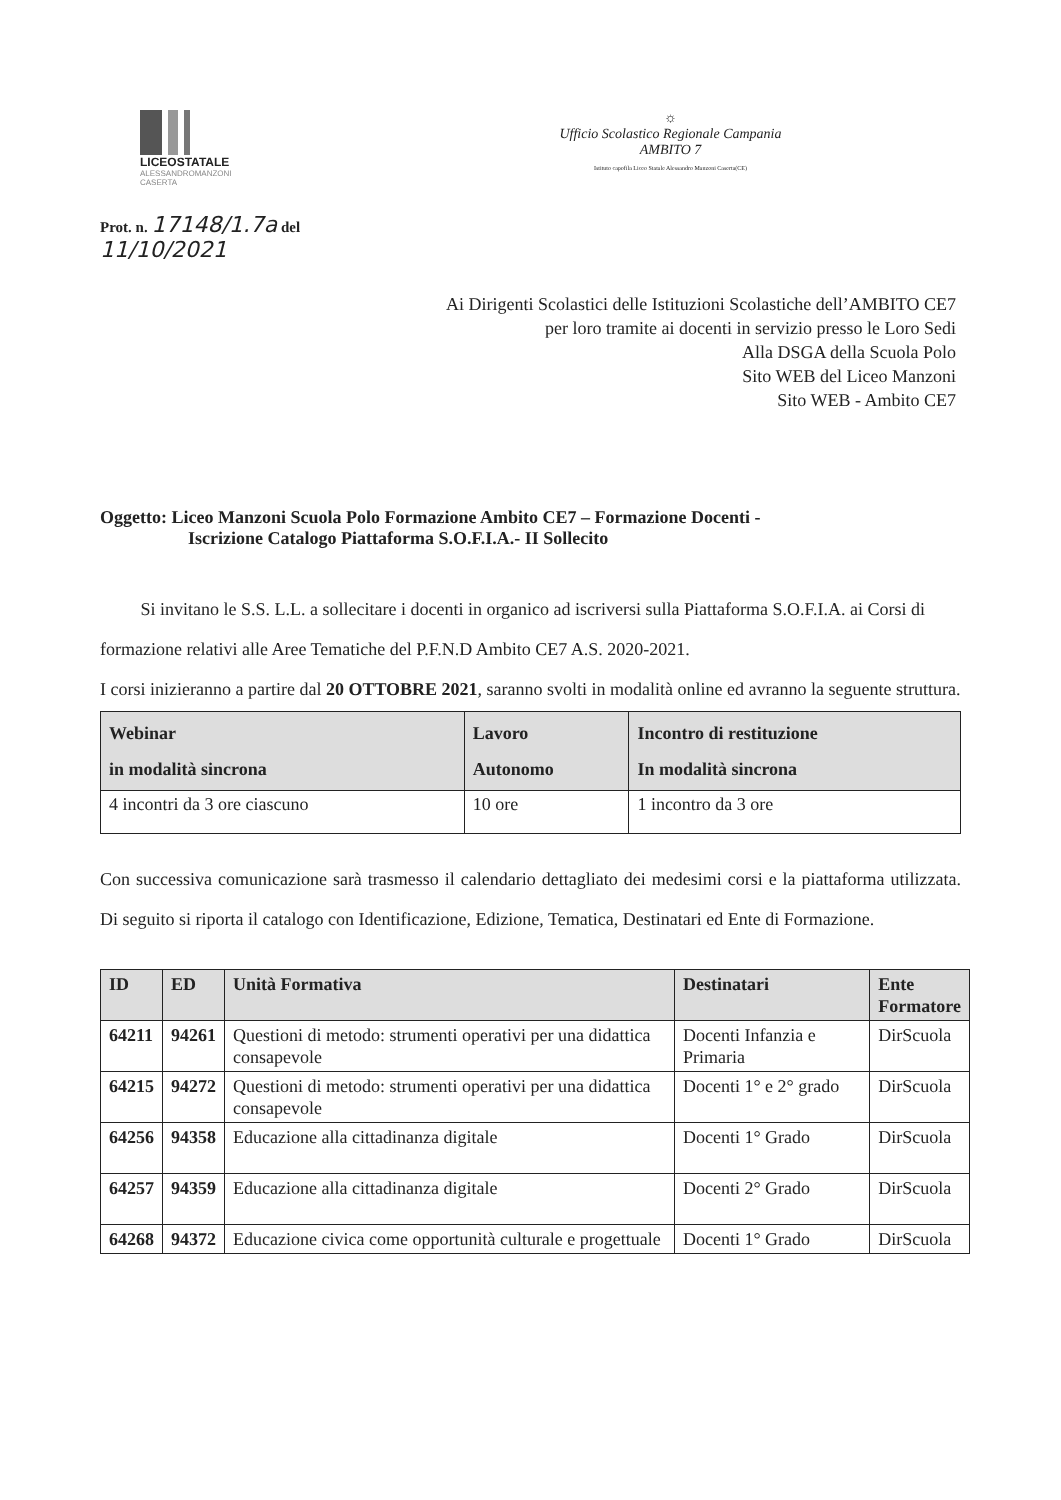LICEOSTATALE
ALESSANDROMANZONI
CASERTA
☼
Ufficio Scolastico Regionale Campania
AMBITO 7
Istituto capofila Liceo Statale Alessandro Manzoni Caserta(CE)
Prot. n. 17148/1.7a del
11/10/2021
Ai Dirigenti Scolastici delle Istituzioni Scolastiche dell’AMBITO CE7
per loro tramite ai docenti in servizio presso le Loro Sedi
Alla DSGA della Scuola Polo
Sito WEB del Liceo Manzoni
Sito WEB - Ambito CE7
Oggetto: Liceo Manzoni Scuola Polo Formazione Ambito CE7 – Formazione Docenti -
Iscrizione Catalogo Piattaforma S.O.F.I.A.- II Sollecito
Si invitano le S.S. L.L. a sollecitare i docenti in organico ad iscriversi sulla Piattaforma S.O.F.I.A. ai Corsi di formazione relativi alle Aree Tematiche del P.F.N.D Ambito CE7 A.S. 2020-2021.
I corsi inizieranno a partire dal 20 OTTOBRE 2021, saranno svolti in modalità online ed avranno la seguente struttura.
| Webinar in modalità sincrona | Lavoro Autonomo | Incontro di restituzione In modalità sincrona |
| --- | --- | --- |
| 4 incontri da 3 ore ciascuno | 10 ore | 1 incontro da 3 ore |
Con successiva comunicazione sarà trasmesso il calendario dettagliato dei medesimi corsi e la piattaforma utilizzata. Di seguito si riporta il catalogo con Identificazione, Edizione, Tematica, Destinatari ed Ente di Formazione.
| ID | ED | Unità Formativa | Destinatari | Ente Formatore |
| --- | --- | --- | --- | --- |
| 64211 | 94261 | Questioni di metodo: strumenti operativi per una didattica consapevole | Docenti Infanzia e Primaria | DirScuola |
| 64215 | 94272 | Questioni di metodo: strumenti operativi per una didattica consapevole | Docenti 1° e 2° grado | DirScuola |
| 64256 | 94358 | Educazione alla cittadinanza digitale | Docenti 1° Grado | DirScuola |
| 64257 | 94359 | Educazione alla cittadinanza digitale | Docenti 2° Grado | DirScuola |
| 64268 | 94372 | Educazione civica come opportunità culturale e progettuale | Docenti 1° Grado | DirScuola |